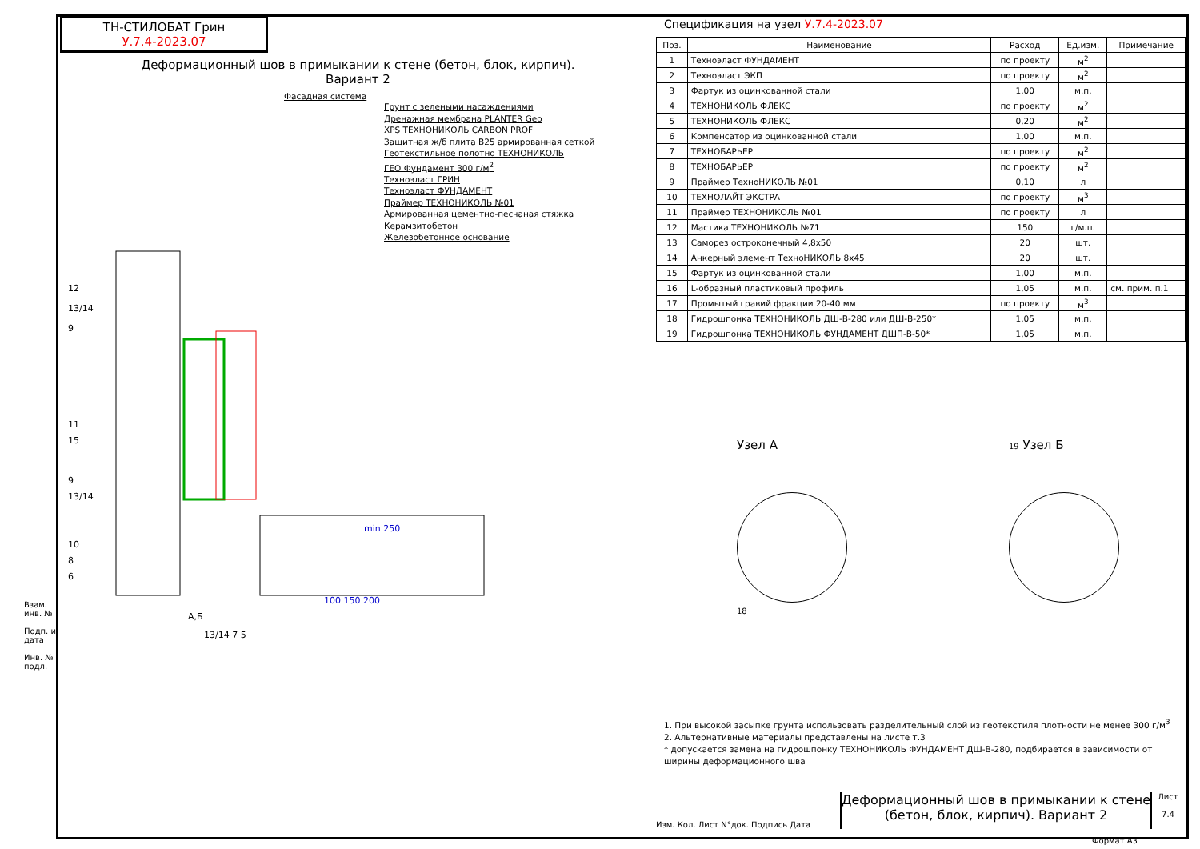ТН-СТИЛОБАТ Грин
У.7.4-2023.07
Деформационный шов в примыкании к стене (бетон, блок, кирпич).
Вариант 2
Фасадная система
Грунт с зелеными насаждениями
Дренажная мембрана PLANTER Geo
XPS ТЕХНОНИКОЛЬ CARBON PROF
Защитная ж/б плита В25 армированная сеткой
Геотекстильное полотно ТЕХНОНИКОЛЬ
ГЕО Фундамент 300 г/м<sup>2</sup>
Техноэласт ГРИН
Техноэласт ФУНДАМЕНТ
Праймер ТЕХНОНИКОЛЬ №01
Армированная цементно-песчаная стяжка
Керамзитобетон
Железобетонное основание
12
13/14
9
11
15
9
13/14
10
8
6
А,Б
min 250
100 150 200
13/14 7 5
Спецификация на узел У.7.4-2023.07
| Поз. | Наименование | Расход | Ед.изм. | Примечание |
| --- | --- | --- | --- | --- |
| 1 | Техноэласт ФУНДАМЕНТ | по проекту | м<sup>2</sup> | |
| 2 | Техноэласт ЭКП | по проекту | м<sup>2</sup> | |
| 3 | Фартук из оцинкованной стали | 1,00 | м.п. | |
| 4 | ТЕХНОНИКОЛЬ ФЛЕКС | по проекту | м<sup>2</sup> | |
| 5 | ТЕХНОНИКОЛЬ ФЛЕКС | 0,20 | м<sup>2</sup> | |
| 6 | Компенсатор из оцинкованной стали | 1,00 | м.п. | |
| 7 | ТЕХНОБАРЬЕР | по проекту | м<sup>2</sup> | |
| 8 | ТЕХНОБАРЬЕР | по проекту | м<sup>2</sup> | |
| 9 | Праймер ТехноНИКОЛЬ №01 | 0,10 | л | |
| 10 | ТЕХНОЛАЙТ ЭКСТРА | по проекту | м<sup>3</sup> | |
| 11 | Праймер ТЕХНОНИКОЛЬ №01 | по проекту | л | |
| 12 | Мастика ТЕХНОНИКОЛЬ №71 | 150 | г/м.п. | |
| 13 | Саморез остроконечный 4,8х50 | 20 | шт. | |
| 14 | Анкерный элемент ТехноНИКОЛЬ 8х45 | 20 | шт. | |
| 15 | Фартук из оцинкованной стали | 1,00 | м.п. | |
| 16 | L-образный пластиковый профиль | 1,05 | м.п. | см. прим. п.1 |
| 17 | Промытый гравий фракции 20-40 мм | по проекту | м<sup>3</sup> | |
| 18 | Гидрошпонка ТЕХНОНИКОЛЬ ДШ-В-280 или ДШ-В-250* | 1,05 | м.п. | |
| 19 | Гидрошпонка ТЕХНОНИКОЛЬ ФУНДАМЕНТ ДШП-В-50* | 1,05 | м.п. | |
Узел А
18
19 Узел Б
1. При высокой засыпке грунта использовать разделительный слой из геотекстиля плотности не менее 300 г/м<sup>3</sup>
2. Альтернативные материалы представлены на листе т.3
* допускается замена на гидрошпонку ТЕХНОНИКОЛЬ ФУНДАМЕНТ ДШ-В-280, подбирается в зависимости от ширины деформационного шва
Взам. инв. №
Подп. и дата
Инв. № подл.
Изм. Кол. Лист N°док. Подпись Дата
Деформационный шов в примыкании к стене
(бетон, блок, кирпич). Вариант 2
Лист
7.4
Формат А3